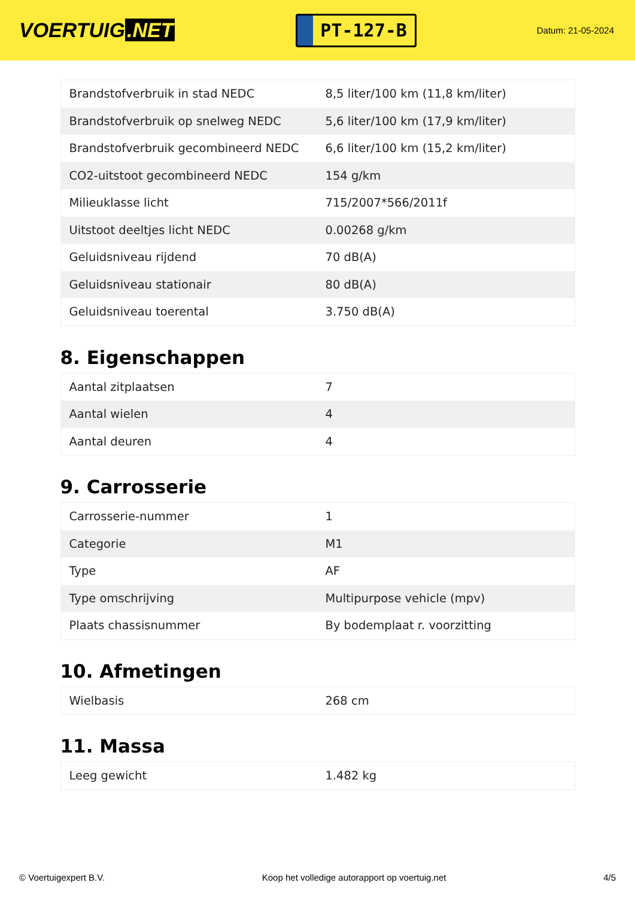VOERTUIG.NET
PT-127-B
Datum: 21-05-2024
| Brandstofverbruik in stad NEDC | 8,5 liter/100 km (11,8 km/liter) |
| Brandstofverbruik op snelweg NEDC | 5,6 liter/100 km (17,9 km/liter) |
| Brandstofverbruik gecombineerd NEDC | 6,6 liter/100 km (15,2 km/liter) |
| CO2-uitstoot gecombineerd NEDC | 154 g/km |
| Milieuklasse licht | 715/2007*566/2011f |
| Uitstoot deeltjes licht NEDC | 0.00268 g/km |
| Geluidsniveau rijdend | 70 dB(A) |
| Geluidsniveau stationair | 80 dB(A) |
| Geluidsniveau toerental | 3.750 dB(A) |
8. Eigenschappen
| Aantal zitplaatsen | 7 |
| Aantal wielen | 4 |
| Aantal deuren | 4 |
9. Carrosserie
| Carrosserie-nummer | 1 |
| Categorie | M1 |
| Type | AF |
| Type omschrijving | Multipurpose vehicle (mpv) |
| Plaats chassisnummer | By bodemplaat r. voorzitting |
10. Afmetingen
| Wielbasis | 268 cm |
11. Massa
| Leeg gewicht | 1.482 kg |
© Voertuigexpert B.V. Koop het volledige autorapport op voertuig.net 4/5